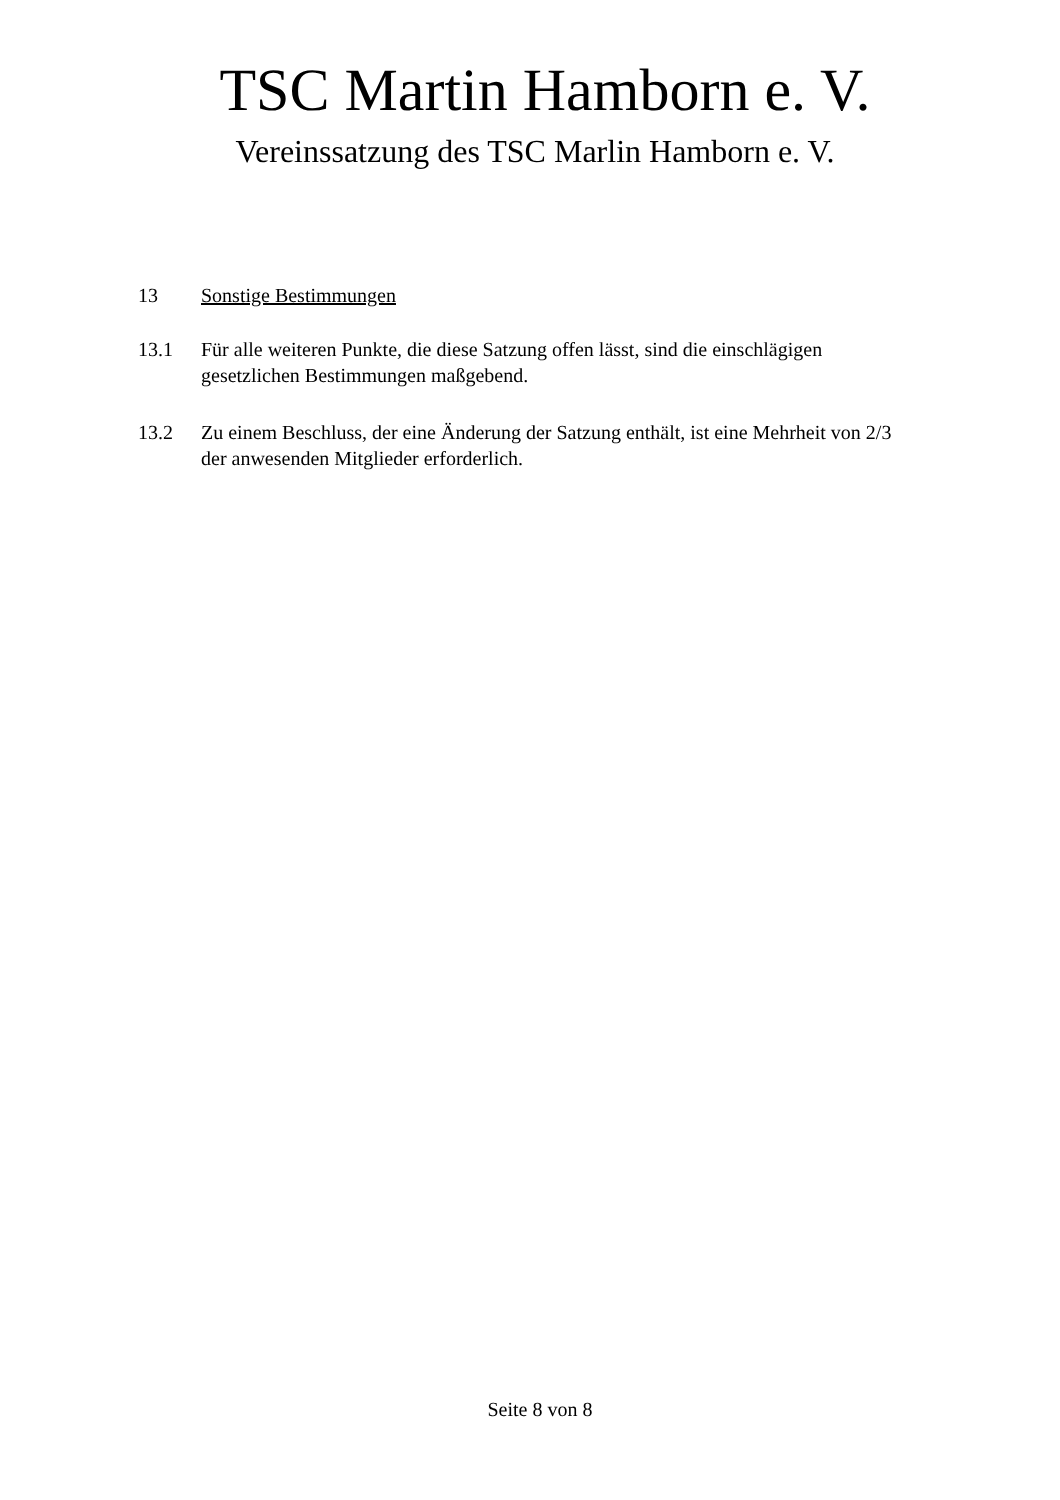TSC Martin Hamborn e. V.
Vereinssatzung des TSC Marlin Hamborn e. V.
13 Sonstige Bestimmungen
13.1 Für alle weiteren Punkte, die diese Satzung offen lässt, sind die einschlägigen gesetzlichen Bestimmungen maßgebend.
13.2 Zu einem Beschluss, der eine Änderung der Satzung enthält, ist eine Mehrheit von 2/3 der anwesenden Mitglieder erforderlich.
Seite 8 von 8